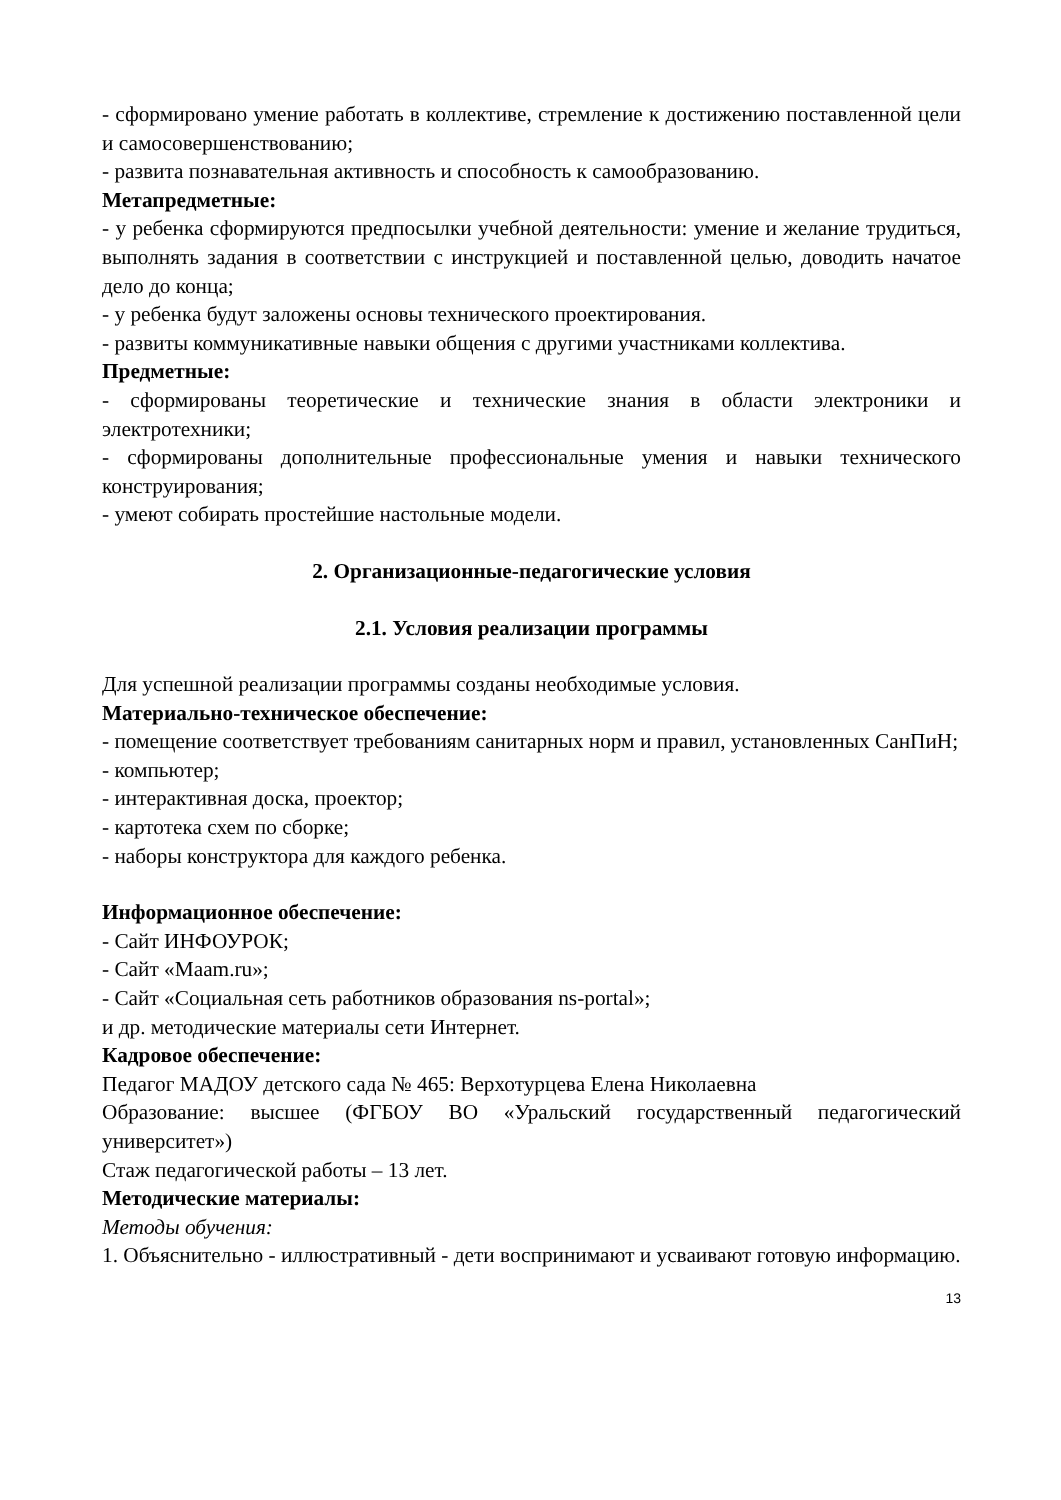- сформировано умение работать в коллективе, стремление к достижению поставленной цели и самосовершенствованию;
- развита познавательная активность и способность к самообразованию.
Метапредметные:
- у ребенка сформируются предпосылки учебной деятельности: умение и желание трудиться, выполнять задания в соответствии с инструкцией и поставленной целью, доводить начатое дело до конца;
- у ребенка будут заложены основы технического проектирования.
- развиты коммуникативные навыки общения с другими участниками коллектива.
Предметные:
- сформированы теоретические и технические знания в области электроники и электротехники;
- сформированы дополнительные профессиональные умения и навыки технического конструирования;
- умеют собирать простейшие настольные модели.
2. Организационные-педагогические условия
2.1. Условия реализации программы
Для успешной реализации программы созданы необходимые условия.
Материально-техническое обеспечение:
- помещение соответствует требованиям санитарных норм и правил, установленных СанПиН;
- компьютер;
- интерактивная доска, проектор;
- картотека схем по сборке;
- наборы конструктора для каждого ребенка.
Информационное обеспечение:
- Сайт ИНФОУРОК;
- Сайт «Maam.ru»;
- Сайт «Социальная сеть работников образования ns-portal»;
и др. методические материалы сети Интернет.
Кадровое обеспечение:
Педагог МАДОУ детского сада № 465: Верхотурцева Елена Николаевна
Образование: высшее (ФГБОУ ВО «Уральский государственный педагогический университет»)
Стаж педагогической работы – 13 лет.
Методические материалы:
Методы обучения:
1. Объяснительно - иллюстративный - дети воспринимают и усваивают готовую информацию.
13